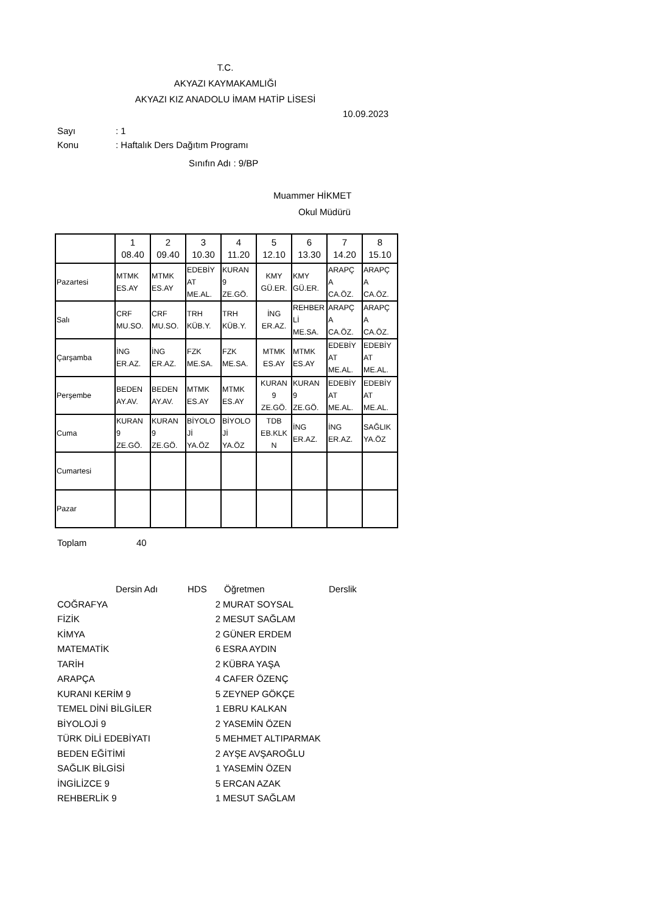T.C.
AKYAZI KAYMAKAMLIĞI
AKYAZI KIZ ANADOLU İMAM HATİP LİSESİ
10.09.2023
Sayı : 1
Konu
: Haftalık Ders Dağıtım Programı
Sınıfın Adı : 9/BP
Muammer HİKMET
Okul Müdürü
| | 1 08.40 | 2 09.40 | 3 10.30 | 4 11.20 | 5 12.10 | 6 13.30 | 7 14.20 | 8 15.10 |
| Pazartesi | MTMK ES.AY | MTMK ES.AY | EDEBİY AT ME.AL. | KURAN 9 ZE.GÖ. | KMY GÜ.ER. | KMY GÜ.ER. | ARAPÇ A CA.ÖZ. | ARAPÇ A CA.ÖZ. |
| Salı | CRF MU.SO. | CRF MU.SO. | TRH KÜB.Y. | TRH KÜB.Y. | İNG ER.AZ. | REHBER Lİ ME.SA. | ARAPÇ A CA.ÖZ. | ARAPÇ A CA.ÖZ. |
| Çarşamba | İNG ER.AZ. | İNG ER.AZ. | FZK ME.SA. | FZK ME.SA. | MTMK ES.AY | MTMK ES.AY | EDEBİY AT ME.AL. | EDEBİY AT ME.AL. |
| Perşembe | BEDEN AY.AV. | BEDEN AY.AV. | MTMK ES.AY | MTMK ES.AY | KURAN 9 ZE.GÖ. | KURAN 9 ZE.GÖ. | EDEBİY AT ME.AL. | EDEBİY AT ME.AL. |
| Cuma | KURAN 9 ZE.GÖ. | KURAN 9 ZE.GÖ. | BİYOLO Jİ YA.ÖZ | BİYOLO Jİ YA.ÖZ | TDB EB.KLK N | İNG ER.AZ. | İNG ER.AZ. | SAĞLIK YA.ÖZ |
| Cumartesi | | | | | | | | |
| Pazar | | | | | | | | |
Toplam 40
Dersin Adı HDS Öğretmen Derslik
COĞRAFYA 2 MURAT SOYSAL
FİZİK 2 MESUT SAĞLAM
KİMYA 2 GÜNER ERDEM
MATEMATİK 6 ESRA AYDIN
TARİH 2 KÜBRA YAŞA
ARAPÇA 4 CAFER ÖZENÇ
KURANI KERİM 9 5 ZEYNEP GÖKÇE
TEMEL DİNİ BİLGİLER 1 EBRU KALKAN
BİYOLOJİ 9 2 YASEMİN ÖZEN
TÜRK DİLİ EDEBİYATI 5 MEHMET ALTIPARMAK
BEDEN EĞİTİMİ 2 AYŞE AVŞAROĞLU
SAĞLIK BİLGİSİ 1 YASEMİN ÖZEN
İNGİLİZCE 9 5 ERCAN AZAK
REHBERLİK 9 1 MESUT SAĞLAM